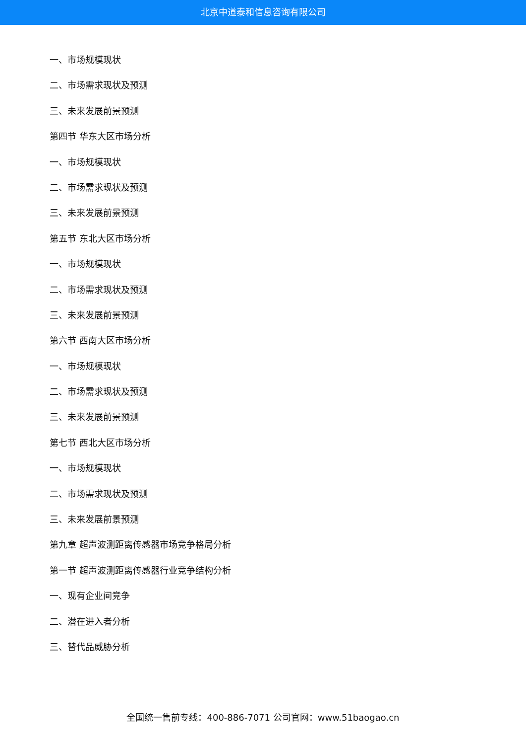北京中道泰和信息咨询有限公司
一、市场规模现状
二、市场需求现状及预测
三、未来发展前景预测
第四节 华东大区市场分析
一、市场规模现状
二、市场需求现状及预测
三、未来发展前景预测
第五节 东北大区市场分析
一、市场规模现状
二、市场需求现状及预测
三、未来发展前景预测
第六节 西南大区市场分析
一、市场规模现状
二、市场需求现状及预测
三、未来发展前景预测
第七节 西北大区市场分析
一、市场规模现状
二、市场需求现状及预测
三、未来发展前景预测
第九章 超声波测距离传感器市场竞争格局分析
第一节 超声波测距离传感器行业竞争结构分析
一、现有企业间竞争
二、潜在进入者分析
三、替代品威胁分析
全国统一售前专线：400-886-7071 公司官网：www.51baogao.cn